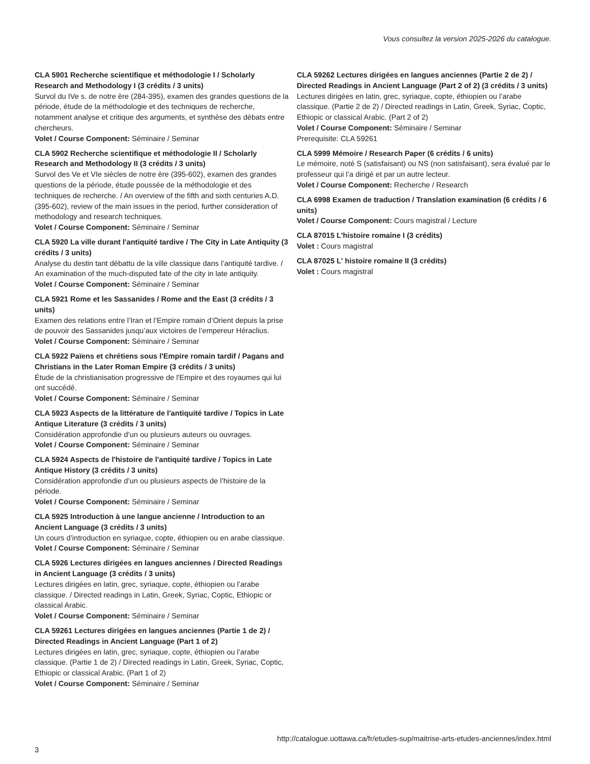Vous consultez la version 2025-2026 du catalogue.
CLA 5901 Recherche scientifique et méthodologie I / Scholarly Research and Methodology I (3 crédits / 3 units)
Survol du IVe s. de notre ère (284-395), examen des grandes questions de la période, étude de la méthodologie et des techniques de recherche, notamment analyse et critique des arguments, et synthèse des débats entre chercheurs.
Volet / Course Component: Séminaire / Seminar
CLA 5902 Recherche scientifique et méthodologie II / Scholarly Research and Methodology II (3 crédits / 3 units)
Survol des Ve et VIe siècles de notre ère (395-602), examen des grandes questions de la période, étude poussée de la méthodologie et des techniques de recherche. / An overview of the fifth and sixth centuries A.D. (395-602), review of the main issues in the period, further consideration of methodology and research techniques.
Volet / Course Component: Séminaire / Seminar
CLA 5920 La ville durant l'antiquité tardive / The City in Late Antiquity (3 crédits / 3 units)
Analyse du destin tant débattu de la ville classique dans l’antiquité tardive. / An examination of the much-disputed fate of the city in late antiquity.
Volet / Course Component: Séminaire / Seminar
CLA 5921 Rome et les Sassanides / Rome and the East (3 crédits / 3 units)
Examen des relations entre l’Iran et l’Empire romain d’Orient depuis la prise de pouvoir des Sassanides jusqu’aux victoires de l’empereur Héraclius.
Volet / Course Component: Séminaire / Seminar
CLA 5922 Païens et chrétiens sous l'Empire romain tardif / Pagans and Christians in the Later Roman Empire (3 crédits / 3 units)
Étude de la christianisation progressive de l'Empire et des royaumes qui lui ont succédé.
Volet / Course Component: Séminaire / Seminar
CLA 5923 Aspects de la littérature de l'antiquité tardive / Topics in Late Antique Literature (3 crédits / 3 units)
Considération approfondie d’un ou plusieurs auteurs ou ouvrages.
Volet / Course Component: Séminaire / Seminar
CLA 5924 Aspects de l'histoire de l'antiquité tardive / Topics in Late Antique History (3 crédits / 3 units)
Considération approfondie d’un ou plusieurs aspects de l’histoire de la période.
Volet / Course Component: Séminaire / Seminar
CLA 5925 Introduction à une langue ancienne / Introduction to an Ancient Language (3 crédits / 3 units)
Un cours d’introduction en syriaque, copte, éthiopien ou en arabe classique.
Volet / Course Component: Séminaire / Seminar
CLA 5926 Lectures dirigées en langues anciennes / Directed Readings in Ancient Language (3 crédits / 3 units)
Lectures dirigées en latin, grec, syriaque, copte, éthiopien ou l’arabe classique. / Directed readings in Latin, Greek, Syriac, Coptic, Ethiopic or classical Arabic.
Volet / Course Component: Séminaire / Seminar
CLA 59261 Lectures dirigées en langues anciennes (Partie 1 de 2) / Directed Readings in Ancient Language (Part 1 of 2)
Lectures dirigées en latin, grec, syriaque, copte, éthiopien ou l’arabe classique. (Partie 1 de 2) / Directed readings in Latin, Greek, Syriac, Coptic, Ethiopic or classical Arabic. (Part 1 of 2)
Volet / Course Component: Séminaire / Seminar
CLA 59262 Lectures dirigées en langues anciennes (Partie 2 de 2) / Directed Readings in Ancient Language (Part 2 of 2) (3 crédits / 3 units)
Lectures dirigées en latin, grec, syriaque, copte, éthiopien ou l’arabe classique. (Partie 2 de 2) / Directed readings in Latin, Greek, Syriac, Coptic, Ethiopic or classical Arabic. (Part 2 of 2)
Volet / Course Component: Séminaire / Seminar
Prerequisite: CLA 59261
CLA 5999 Mémoire / Research Paper (6 crédits / 6 units)
Le mémoire, noté S (satisfaisant) ou NS (non satisfaisant), sera évalué par le professeur qui l’a dirigé et par un autre lecteur.
Volet / Course Component: Recherche / Research
CLA 6998 Examen de traduction / Translation examination (6 crédits / 6 units)
Volet / Course Component: Cours magistral / Lecture
CLA 87015 L'histoire romaine I (3 crédits)
Volet : Cours magistral
CLA 87025 L' histoire romaine II (3 crédits)
Volet : Cours magistral
http://catalogue.uottawa.ca/fr/etudes-sup/maitrise-arts-etudes-anciennes/index.html
3